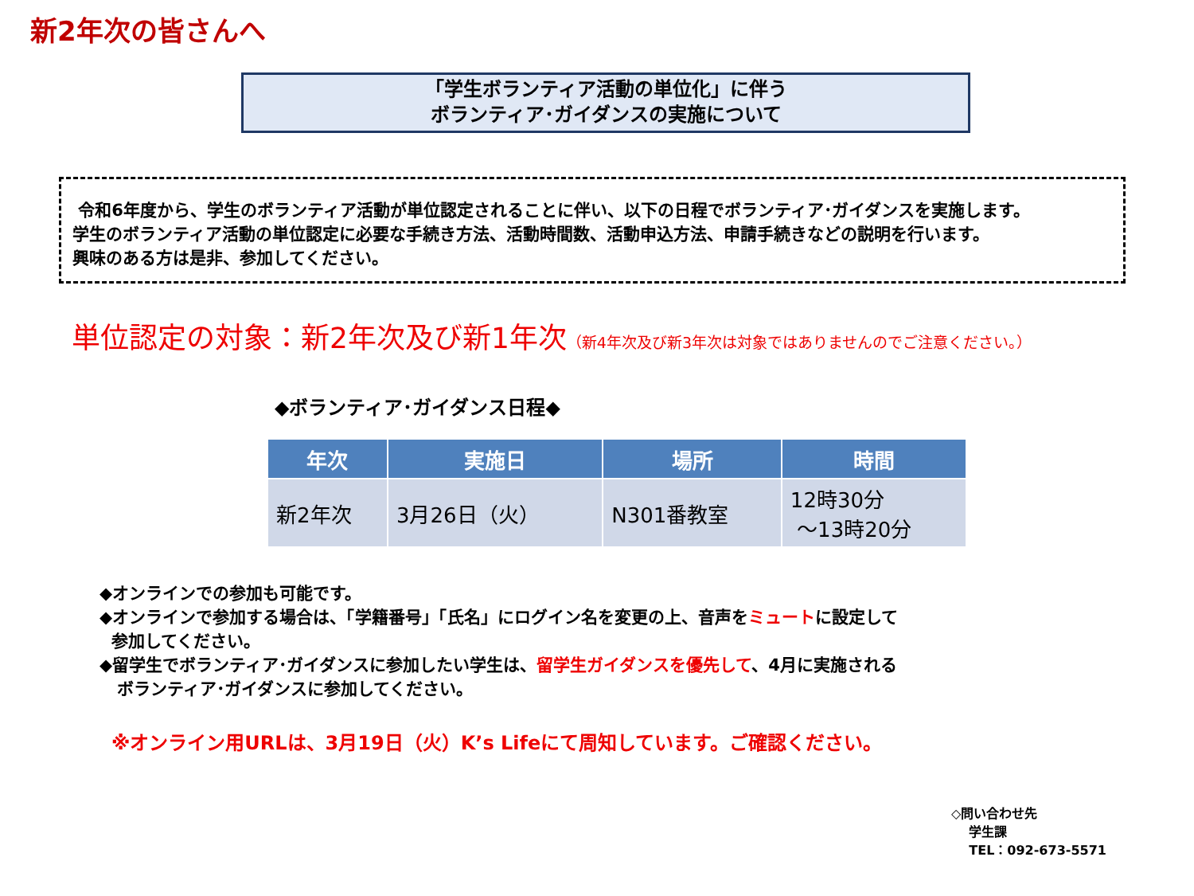新2年次の皆さんへ
「学生ボランティア活動の単位化」に伴う
ボランティア･ガイダンスの実施について
令和6年度から、学生のボランティア活動が単位認定されることに伴い、以下の日程でボランティア･ガイダンスを実施します。
学生のボランティア活動の単位認定に必要な手続き方法、活動時間数、活動申込方法、申請手続きなどの説明を行います。
興味のある方は是非、参加してください。
単位認定の対象：新2年次及び新1年次（新4年次及び新3年次は対象ではありませんのでご注意ください。）
◆ボランティア･ガイダンス日程◆
| 年次 | 実施日 | 場所 | 時間 |
| --- | --- | --- | --- |
| 新2年次 | 3月26日（火） | N301番教室 | 12時30分 ～13時20分 |
◆オンラインでの参加も可能です。
◆オンラインで参加する場合は、「学籍番号」「氏名」にログイン名を変更の上、音声をミュートに設定して
参加してください。
◆留学生でボランティア･ガイダンスに参加したい学生は、留学生ガイダンスを優先して、4月に実施される
ボランティア･ガイダンスに参加してください。
※オンライン用URLは、3月19日（火）K’s Lifeにて周知しています。ご確認ください。
◇問い合わせ先
学生課
TEL：092-673-5571